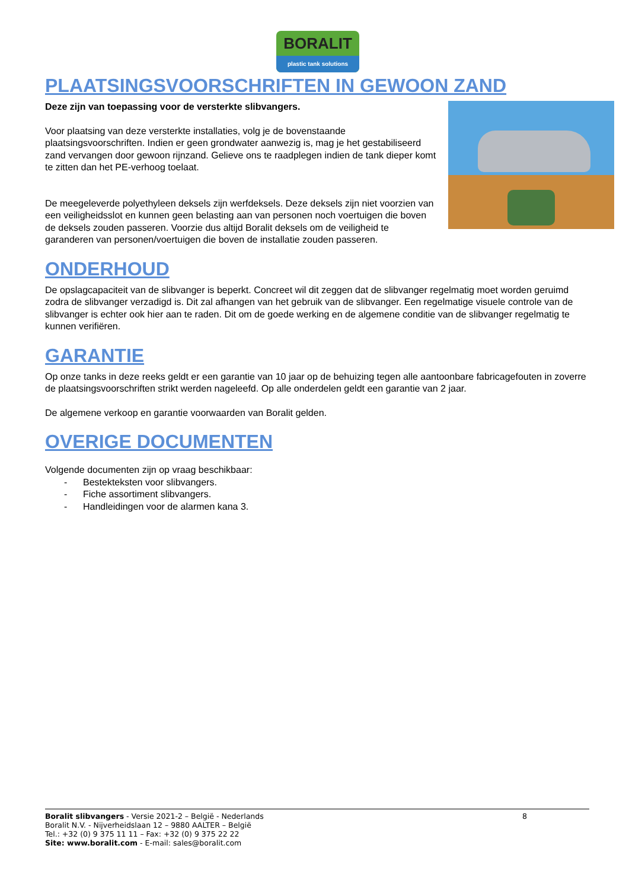BORALIT
plastic tank solutions
PLAATSINGSVOORSCHRIFTEN IN GEWOON ZAND
Deze zijn van toepassing voor de versterkte slibvangers.
Voor plaatsing van deze versterkte installaties, volg je de bovenstaande plaatsingsvoorschriften. Indien er geen grondwater aanwezig is, mag je het gestabiliseerd zand vervangen door gewoon rijnzand. Gelieve ons te raadplegen indien de tank dieper komt te zitten dan het PE-verhoog toelaat.
De meegeleverde polyethyleen deksels zijn werfdeksels. Deze deksels zijn niet voorzien van een veiligheidsslot en kunnen geen belasting aan van personen noch voertuigen die boven de deksels zouden passeren. Voorzie dus altijd Boralit deksels om de veiligheid te garanderen van personen/voertuigen die boven de installatie zouden passeren.
ONDERHOUD
De opslagcapaciteit van de slibvanger is beperkt. Concreet wil dit zeggen dat de slibvanger regelmatig moet worden geruimd zodra de slibvanger verzadigd is. Dit zal afhangen van het gebruik van de slibvanger. Een regelmatige visuele controle van de slibvanger is echter ook hier aan te raden. Dit om de goede werking en de algemene conditie van de slibvanger regelmatig te kunnen verifiëren.
GARANTIE
Op onze tanks in deze reeks geldt er een garantie van 10 jaar op de behuizing tegen alle aantoonbare fabricagefouten in zoverre de plaatsingsvoorschriften strikt werden nageleefd. Op alle onderdelen geldt een garantie van 2 jaar.
De algemene verkoop en garantie voorwaarden van Boralit gelden.
OVERIGE DOCUMENTEN
Volgende documenten zijn op vraag beschikbaar:
- Bestekteksten voor slibvangers.
- Fiche assortiment slibvangers.
- Handleidingen voor de alarmen kana 3.
Boralit slibvangers - Versie 2021-2 – België - Nederlands 8
Boralit N.V. - Nijverheidslaan 12 – 9880 AALTER – België
Tel.: +32 (0) 9 375 11 11 – Fax: +32 (0) 9 375 22 22
Site: www.boralit.com - E-mail: sales@boralit.com